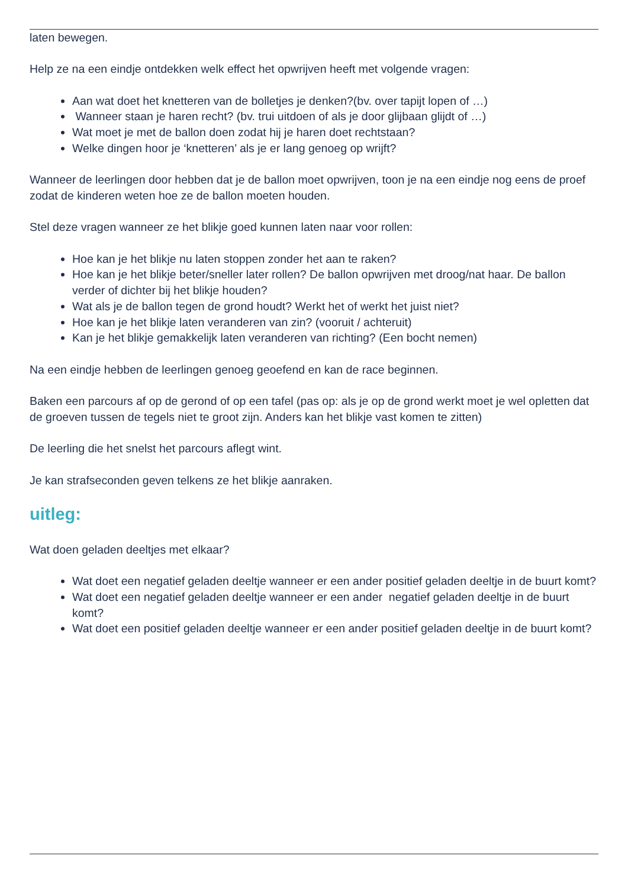laten bewegen.
Help ze na een eindje ontdekken welk effect het opwrijven heeft met volgende vragen:
Aan wat doet het knetteren van de bolletjes je denken?(bv. over tapijt lopen of …)
Wanneer staan je haren recht? (bv. trui uitdoen of als je door glijbaan glijdt of …)
Wat moet je met de ballon doen zodat hij je haren doet rechtstaan?
Welke dingen hoor je ‘knetteren’ als je er lang genoeg op wrijft?
Wanneer de leerlingen door hebben dat je de ballon moet opwrijven, toon je na een eindje nog eens de proef zodat de kinderen weten hoe ze de ballon moeten houden.
Stel deze vragen wanneer ze het blikje goed kunnen laten naar voor rollen:
Hoe kan je het blikje nu laten stoppen zonder het aan te raken?
Hoe kan je het blikje beter/sneller later rollen? De ballon opwrijven met droog/nat haar. De ballon verder of dichter bij het blikje houden?
Wat als je de ballon tegen de grond houdt? Werkt het of werkt het juist niet?
Hoe kan je het blikje laten veranderen van zin? (vooruit / achteruit)
Kan je het blikje gemakkelijk laten veranderen van richting? (Een bocht nemen)
Na een eindje hebben de leerlingen genoeg geoefend en kan de race beginnen.
Baken een parcours af op de gerond of op een tafel (pas op: als je op de grond werkt moet je wel opletten dat de groeven tussen de tegels niet te groot zijn. Anders kan het blikje vast komen te zitten)
De leerling die het snelst het parcours aflegt wint.
Je kan strafseconden geven telkens ze het blikje aanraken.
uitleg:
Wat doen geladen deeltjes met elkaar?
Wat doet een negatief geladen deeltje wanneer er een ander positief geladen deeltje in de buurt komt?
Wat doet een negatief geladen deeltje wanneer er een ander negatief geladen deeltje in de buurt komt?
Wat doet een positief geladen deeltje wanneer er een ander positief geladen deeltje in de buurt komt?